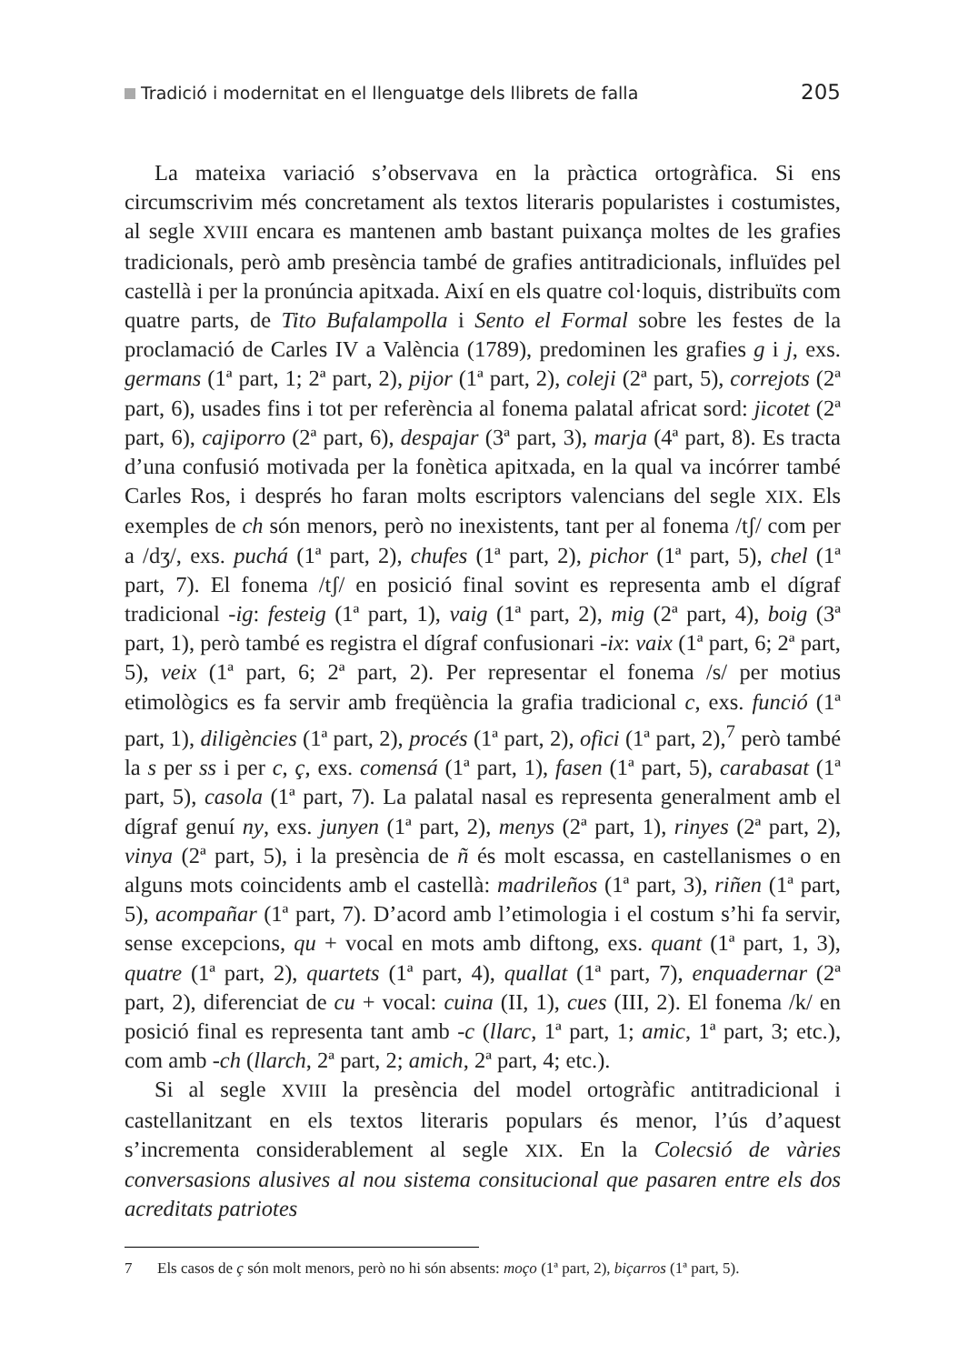Tradició i modernitat en el llenguatge dels llibrets de falla 205
La mateixa variació s’observava en la pràctica ortogràfica. Si ens circumscrivim més concretament als textos literaris popularistes i costumistes, al segle XVIII encara es mantenen amb bastant puixança moltes de les grafies tradicionals, però amb presència també de grafies antitradicionals, influïdes pel castellà i per la pronúncia apitxada. Així en els quatre col·loquis, distribuïts com quatre parts, de Tito Bufalampolla i Sento el Formal sobre les festes de la proclamació de Carles IV a València (1789), predominen les grafies g i j, exs. germans (1ª part, 1; 2ª part, 2), pijor (1ª part, 2), coleji (2ª part, 5), correjots (2ª part, 6), usades fins i tot per referència al fonema palatal africat sord: jicotet (2ª part, 6), cajiporro (2ª part, 6), despajar (3ª part, 3), marja (4ª part, 8). Es tracta d’una confusió motivada per la fonètica apitxada, en la qual va incórrer també Carles Ros, i després ho faran molts escriptors valencians del segle XIX. Els exemples de ch són menors, però no inexistents, tant per al fonema /tʃ/ com per a /dʒ/, exs. puchá (1ª part, 2), chufes (1ª part, 2), pichor (1ª part, 5), chel (1ª part, 7). El fonema /tʃ/ en posició final sovint es representa amb el dígraf tradicional -ig: festeig (1ª part, 1), vaig (1ª part, 2), mig (2ª part, 4), boig (3ª part, 1), però també es registra el dígraf confusionari -ix: vaix (1ª part, 6; 2ª part, 5), veix (1ª part, 6; 2ª part, 2). Per representar el fonema /s/ per motius etimològics es fa servir amb freqüència la grafia tradicional c, exs. funció (1ª part, 1), diligències (1ª part, 2), procés (1ª part, 2), ofici (1ª part, 2),<sup>7</sup> però també la s per ss i per c, ç, exs. comensá (1ª part, 1), fasen (1ª part, 5), carabasat (1ª part, 5), casola (1ª part, 7). La palatal nasal es representa generalment amb el dígraf genuí ny, exs. junyen (1ª part, 2), menys (2ª part, 1), rinyes (2ª part, 2), vinya (2ª part, 5), i la presència de ñ és molt escassa, en castellanismes o en alguns mots coincidents amb el castellà: madrileños (1ª part, 3), riñen (1ª part, 5), acompañar (1ª part, 7). D’acord amb l’etimologia i el costum s’hi fa servir, sense excepcions, qu + vocal en mots amb diftong, exs. quant (1ª part, 1, 3), quatre (1ª part, 2), quartets (1ª part, 4), quallat (1ª part, 7), enquadernar (2ª part, 2), diferenciat de cu + vocal: cuina (II, 1), cues (III, 2). El fonema /k/ en posició final es representa tant amb -c (llarc, 1ª part, 1; amic, 1ª part, 3; etc.), com amb -ch (llarch, 2ª part, 2; amich, 2ª part, 4; etc.).
Si al segle XVIII la presència del model ortogràfic antitradicional i castellanitzant en els textos literaris populars és menor, l’ús d’aquest s’incrementa considerablement al segle XIX. En la Colecsió de vàries conversasions alusives al nou sistema consitucional que pasaren entre els dos acreditats patriotes
7 Els casos de ç són molt menors, però no hi són absents: moço (1ª part, 2), biçarros (1ª part, 5).